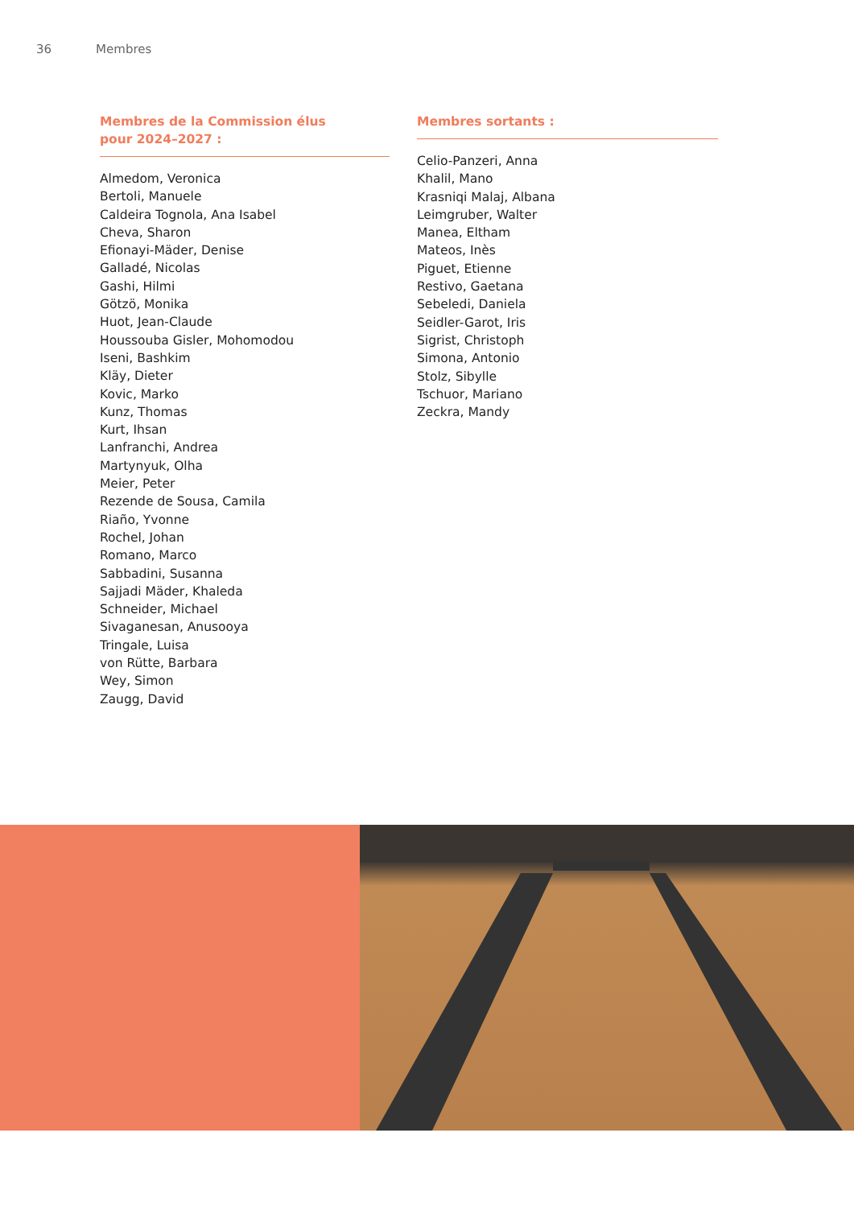36 Membres
Membres de la Commission élus
pour 2024–2027 :
Almedom, Veronica
Bertoli, Manuele
Caldeira Tognola, Ana Isabel
Cheva, Sharon
Efionayi-Mäder, Denise
Galladé, Nicolas
Gashi, Hilmi
Götzö, Monika
Huot, Jean-Claude
Houssouba Gisler, Mohomodou
Iseni, Bashkim
Kläy, Dieter
Kovic, Marko
Kunz, Thomas
Kurt, Ihsan
Lanfranchi, Andrea
Martynyuk, Olha
Meier, Peter
Rezende de Sousa, Camila
Riaño, Yvonne
Rochel, Johan
Romano, Marco
Sabbadini, Susanna
Sajjadi Mäder, Khaleda
Schneider, Michael
Sivaganesan, Anusooya
Tringale, Luisa
von Rütte, Barbara
Wey, Simon
Zaugg, David
Membres sortants :
Celio-Panzeri, Anna
Khalil, Mano
Krasniqi Malaj, Albana
Leimgruber, Walter
Manea, Eltham
Mateos, Inès
Piguet, Etienne
Restivo, Gaetana
Sebeledi, Daniela
Seidler-Garot, Iris
Sigrist, Christoph
Simona, Antonio
Stolz, Sibylle
Tschuor, Mariano
Zeckra, Mandy